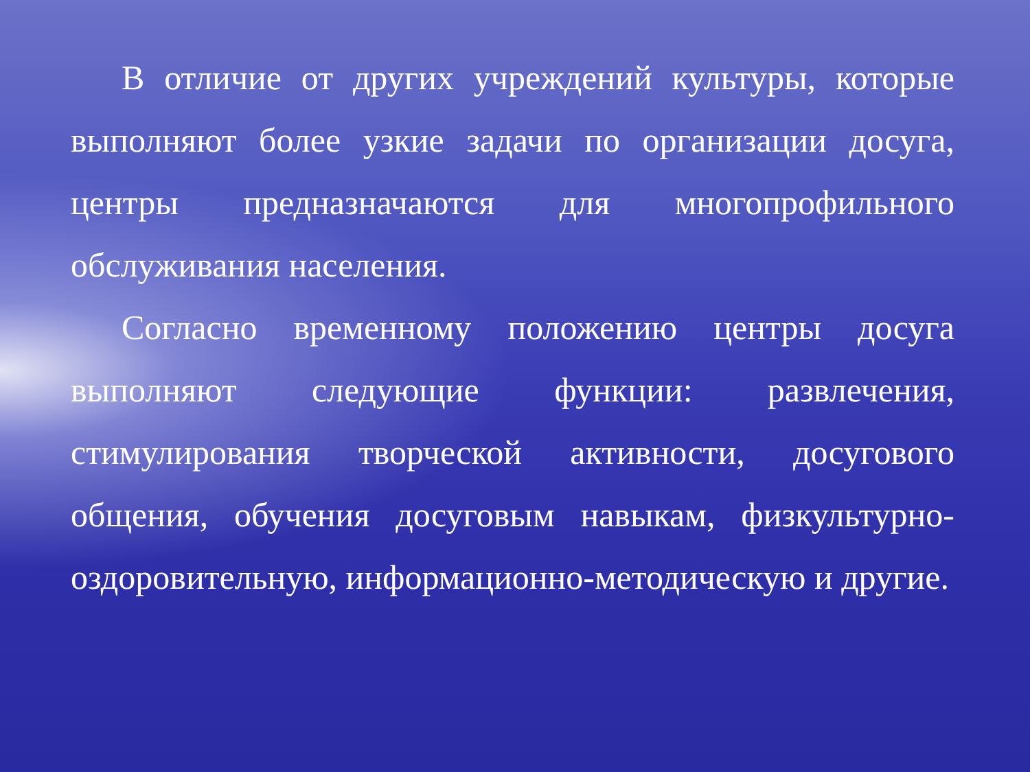В отличие от других учреждений культуры, которые выполняют более узкие задачи по организации досуга, центры предназначаются для многопрофильного обслуживания населения.
Согласно временному положению центры досуга выполняют следующие функции: развлечения, стимулирования творческой активности, досугового общения, обучения досуговым навыкам, физкультурно-оздоровительную, информационно-методическую и другие.